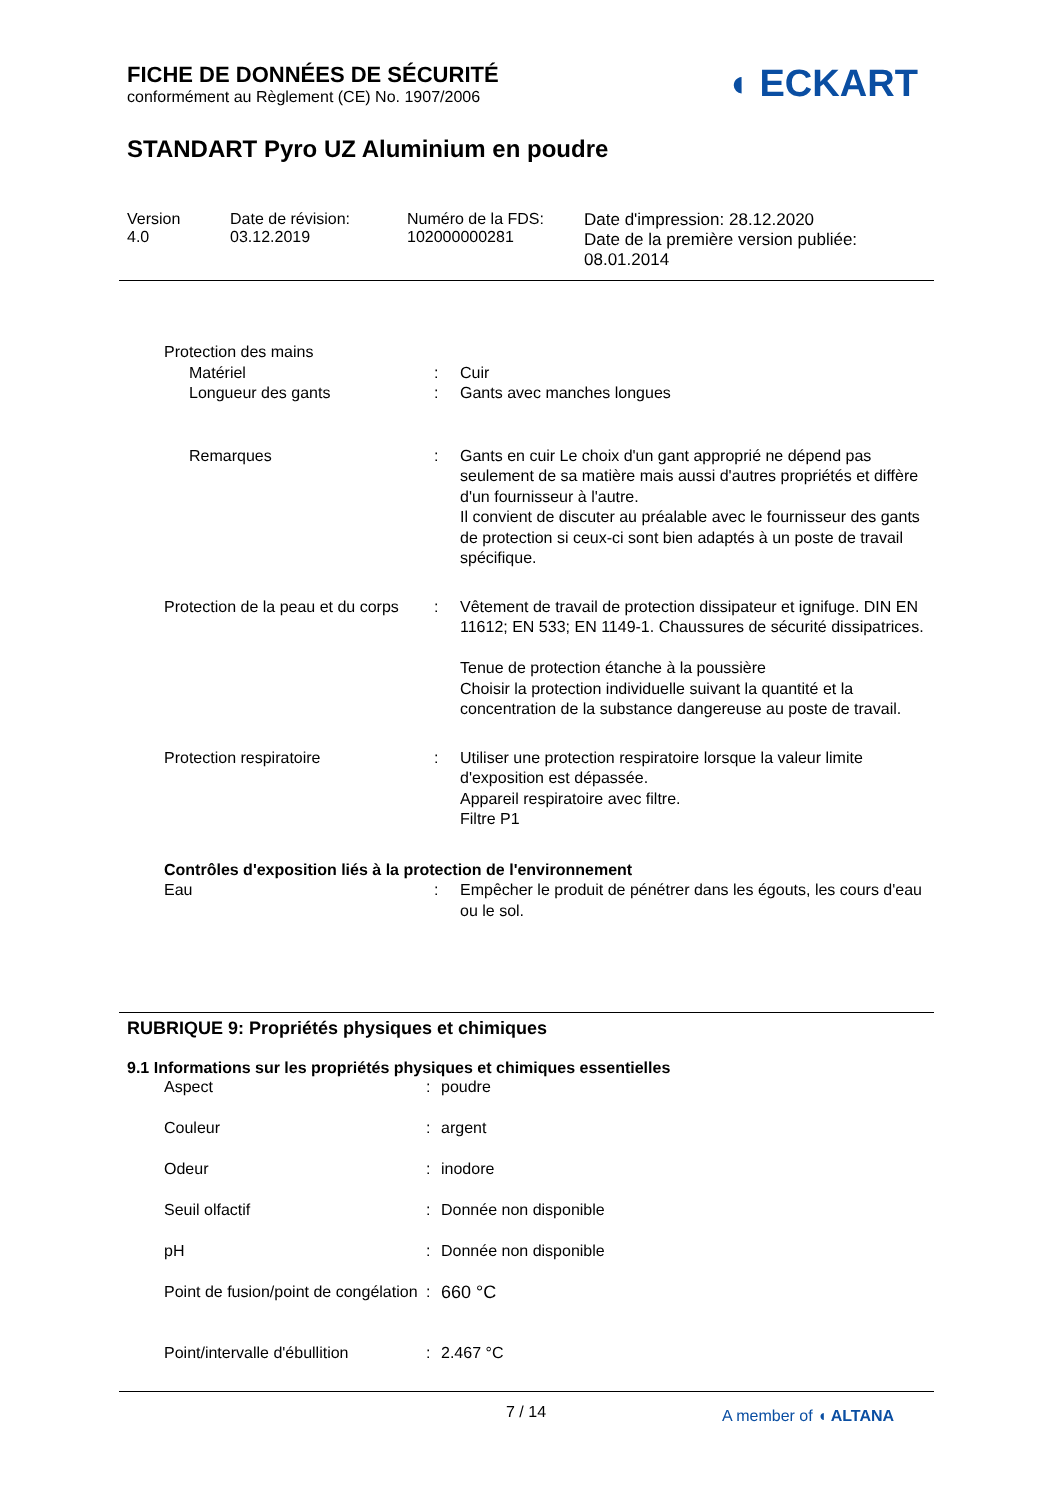FICHE DE DONNÉES DE SÉCURITÉ
conformément au Règlement (CE) No. 1907/2006
◖ ECKART
STANDART Pyro UZ Aluminium en poudre
Version
4.0
Date de révision:
03.12.2019
Numéro de la FDS:
102000000281
Date d'impression: 28.12.2020
Date de la première version publiée:
08.01.2014
| Protection des mains | | |
| Matériel | : | Cuir |
| Longueur des gants | : | Gants avec manches longues |
| Remarques | : | Gants en cuir Le choix d'un gant approprié ne dépend pas seulement de sa matière mais aussi d'autres propriétés et diffère d'un fournisseur à l'autre. Il convient de discuter au préalable avec le fournisseur des gants de protection si ceux-ci sont bien adaptés à un poste de travail spécifique. |
| Protection de la peau et du corps | : | Vêtement de travail de protection dissipateur et ignifuge. DIN EN 11612; EN 533; EN 1149-1. Chaussures de sécurité dissipatrices. Tenue de protection étanche à la poussière Choisir la protection individuelle suivant la quantité et la concentration de la substance dangereuse au poste de travail. |
| Protection respiratoire | : | Utiliser une protection respiratoire lorsque la valeur limite d'exposition est dépassée. Appareil respiratoire avec filtre. Filtre P1 |
| Contrôles d'exposition liés à la protection de l'environnement | | |
| Eau | : | Empêcher le produit de pénétrer dans les égouts, les cours d'eau ou le sol. |
RUBRIQUE 9: Propriétés physiques et chimiques
9.1 Informations sur les propriétés physiques et chimiques essentielles
| Aspect | : | poudre |
| Couleur | : | argent |
| Odeur | : | inodore |
| Seuil olfactif | : | Donnée non disponible |
| pH | : | Donnée non disponible |
| Point de fusion/point de congélation | : | 660 °C |
| Point/intervalle d'ébullition | : | 2.467 °C |
7 / 14 A member of ◖ ALTANA